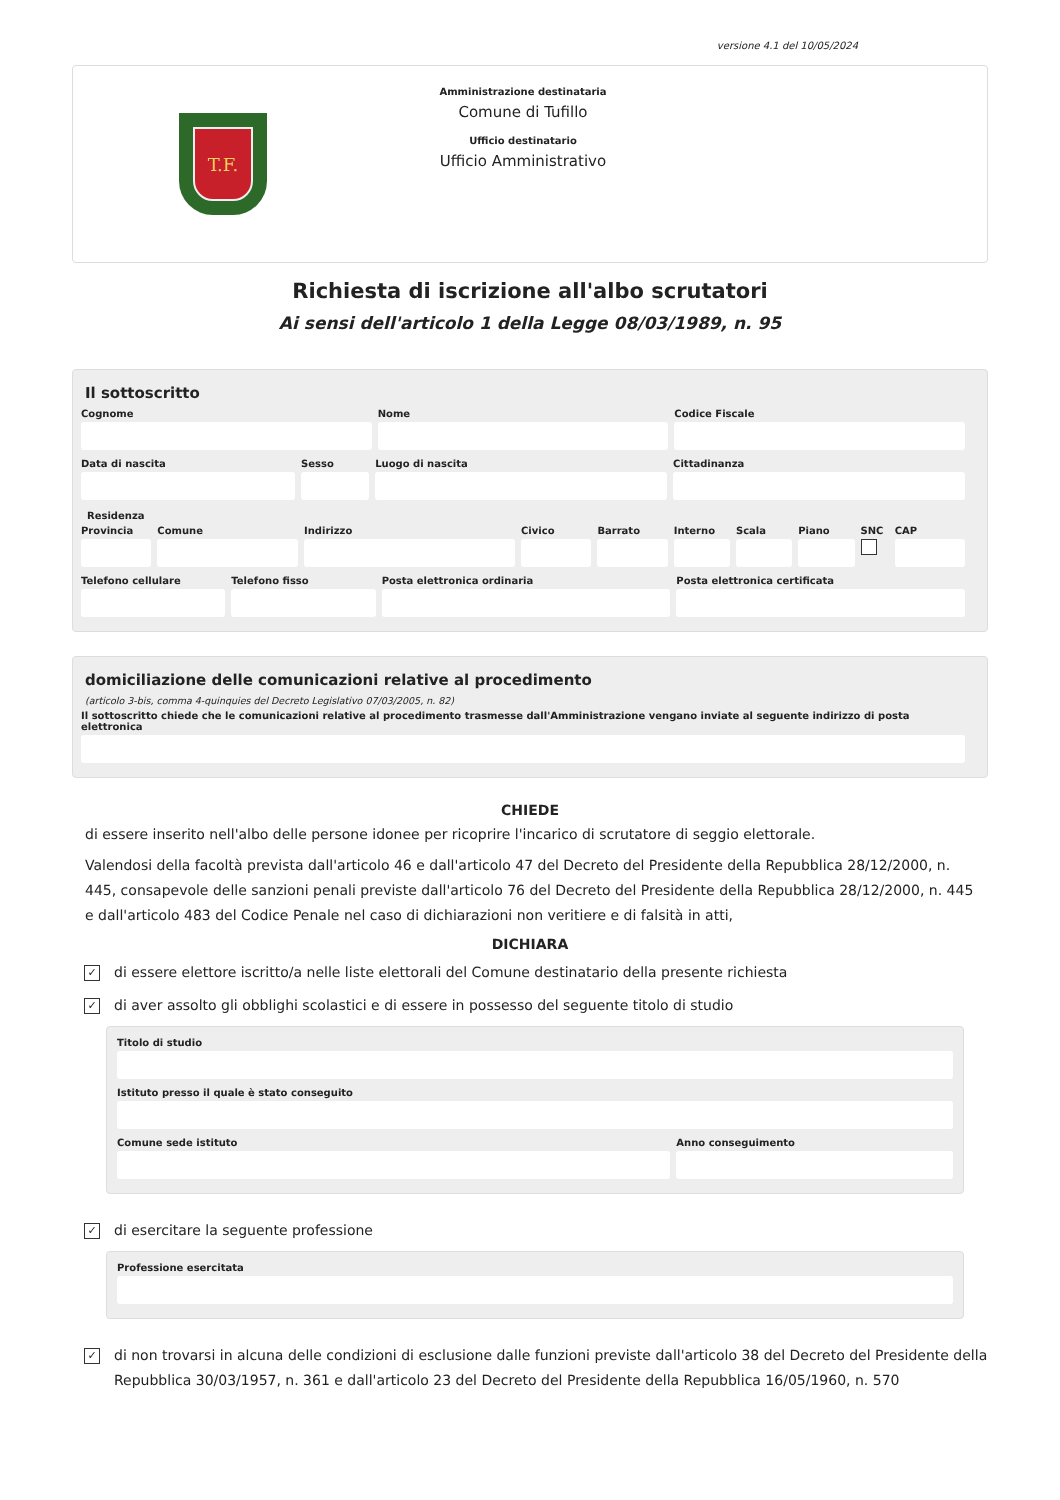versione 4.1 del 10/05/2024
T.F.
Amministrazione destinataria
Comune di Tufillo
Ufficio destinatario
Ufficio Amministrativo
Richiesta di iscrizione all'albo scrutatori
Ai sensi dell'articolo 1 della Legge 08/03/1989, n. 95
Il sottoscritto
Cognome Nome Codice Fiscale
Data di nascita Sesso Luogo di nascita Cittadinanza
Residenza
Provincia Comune Indirizzo Civico Barrato Interno Scala Piano SNC CAP
Telefono cellulare Telefono fisso Posta elettronica ordinaria Posta elettronica certificata
domiciliazione delle comunicazioni relative al procedimento
(articolo 3-bis, comma 4-quinquies del Decreto Legislativo 07/03/2005, n. 82)
Il sottoscritto chiede che le comunicazioni relative al procedimento trasmesse dall'Amministrazione vengano inviate al seguente indirizzo di posta elettronica
CHIEDE
di essere inserito nell'albo delle persone idonee per ricoprire l'incarico di scrutatore di seggio elettorale.
Valendosi della facoltà prevista dall'articolo 46 e dall'articolo 47 del Decreto del Presidente della Repubblica 28/12/2000, n. 445, consapevole delle sanzioni penali previste dall'articolo 76 del Decreto del Presidente della Repubblica 28/12/2000, n. 445 e dall'articolo 483 del Codice Penale nel caso di dichiarazioni non veritiere e di falsità in atti,
DICHIARA
✓
di essere elettore iscritto/a nelle liste elettorali del Comune destinatario della presente richiesta
✓
di aver assolto gli obblighi scolastici e di essere in possesso del seguente titolo di studio
Titolo di studio
Istituto presso il quale è stato conseguito
Comune sede istituto Anno conseguimento
✓
di esercitare la seguente professione
Professione esercitata
✓
di non trovarsi in alcuna delle condizioni di esclusione dalle funzioni previste dall'articolo 38 del Decreto del Presidente della Repubblica 30/03/1957, n. 361 e dall'articolo 23 del Decreto del Presidente della Repubblica 16/05/1960, n. 570